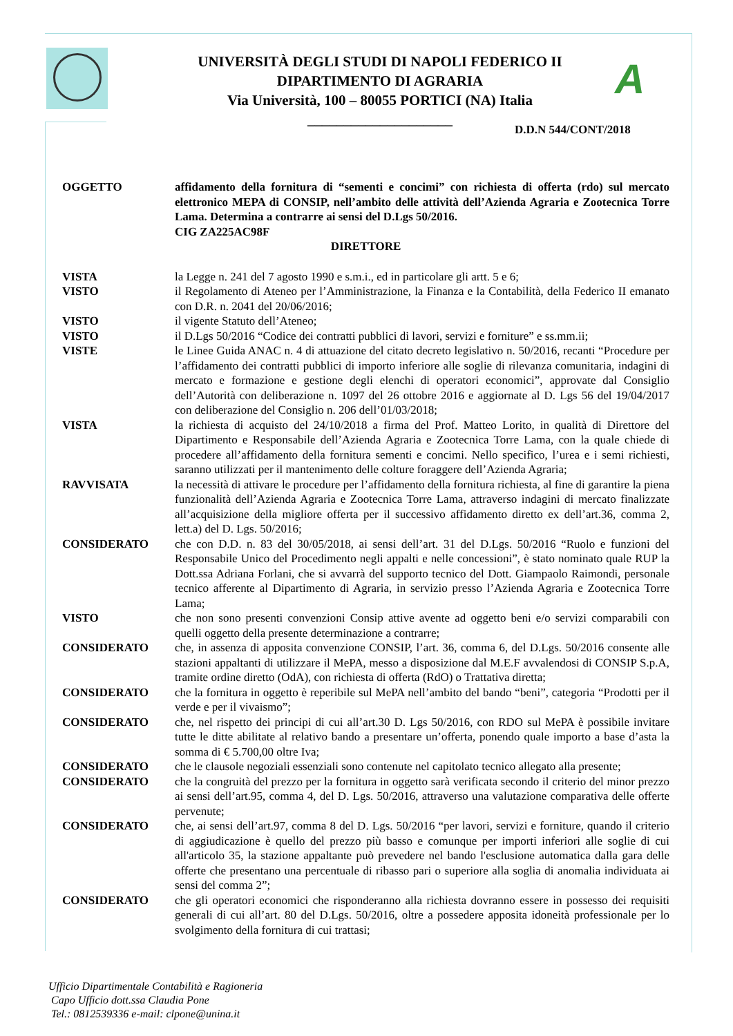UNIVERSITÀ DEGLI STUDI DI NAPOLI FEDERICO II
DIPARTIMENTO DI AGRARIA
Via Università, 100 – 80055 PORTICI (NA) Italia
____________________
A
D.D.N 544/CONT/2018
OGGETTO affidamento della fornitura di “sementi e concimi” con richiesta di offerta (rdo) sul mercato elettronico MEPA di CONSIP, nell’ambito delle attività dell’Azienda Agraria e Zootecnica Torre Lama. Determina a contrarre ai sensi del D.Lgs 50/2016.
CIG ZA225AC98F
DIRETTORE
VISTA la Legge n. 241 del 7 agosto 1990 e s.m.i., ed in particolare gli artt. 5 e 6;
VISTO il Regolamento di Ateneo per l’Amministrazione, la Finanza e la Contabilità, della Federico II emanato con D.R. n. 2041 del 20/06/2016;
VISTO il vigente Statuto dell’Ateneo;
VISTO il D.Lgs 50/2016 “Codice dei contratti pubblici di lavori, servizi e forniture” e ss.mm.ii;
VISTE le Linee Guida ANAC n. 4 di attuazione del citato decreto legislativo n. 50/2016, recanti “Procedure per l’affidamento dei contratti pubblici di importo inferiore alle soglie di rilevanza comunitaria, indagini di mercato e formazione e gestione degli elenchi di operatori economici”, approvate dal Consiglio dell’Autorità con deliberazione n. 1097 del 26 ottobre 2016 e aggiornate al D. Lgs 56 del 19/04/2017 con deliberazione del Consiglio n. 206 dell’01/03/2018;
VISTA la richiesta di acquisto del 24/10/2018 a firma del Prof. Matteo Lorito, in qualità di Direttore del Dipartimento e Responsabile dell’Azienda Agraria e Zootecnica Torre Lama, con la quale chiede di procedere all’affidamento della fornitura sementi e concimi. Nello specifico, l’urea e i semi richiesti, saranno utilizzati per il mantenimento delle colture foraggere dell’Azienda Agraria;
RAVVISATA la necessità di attivare le procedure per l’affidamento della fornitura richiesta, al fine di garantire la piena funzionalità dell’Azienda Agraria e Zootecnica Torre Lama, attraverso indagini di mercato finalizzate all’acquisizione della migliore offerta per il successivo affidamento diretto ex dell’art.36, comma 2, lett.a) del D. Lgs. 50/2016;
CONSIDERATO che con D.D. n. 83 del 30/05/2018, ai sensi dell’art. 31 del D.Lgs. 50/2016 “Ruolo e funzioni del Responsabile Unico del Procedimento negli appalti e nelle concessioni”, è stato nominato quale RUP la Dott.ssa Adriana Forlani, che si avvarrà del supporto tecnico del Dott. Giampaolo Raimondi, personale tecnico afferente al Dipartimento di Agraria, in servizio presso l’Azienda Agraria e Zootecnica Torre Lama;
VISTO che non sono presenti convenzioni Consip attive avente ad oggetto beni e/o servizi comparabili con quelli oggetto della presente determinazione a contrarre;
CONSIDERATO che, in assenza di apposita convenzione CONSIP, l’art. 36, comma 6, del D.Lgs. 50/2016 consente alle stazioni appaltanti di utilizzare il MePA, messo a disposizione dal M.E.F avvalendosi di CONSIP S.p.A, tramite ordine diretto (OdA), con richiesta di offerta (RdO) o Trattativa diretta;
CONSIDERATO che la fornitura in oggetto è reperibile sul MePA nell’ambito del bando “beni”, categoria “Prodotti per il verde e per il vivaismo”;
CONSIDERATO che, nel rispetto dei principi di cui all’art.30 D. Lgs 50/2016, con RDO sul MePA è possibile invitare tutte le ditte abilitate al relativo bando a presentare un’offerta, ponendo quale importo a base d’asta la somma di € 5.700,00 oltre Iva;
CONSIDERATO che le clausole negoziali essenziali sono contenute nel capitolato tecnico allegato alla presente;
CONSIDERATO che la congruità del prezzo per la fornitura in oggetto sarà verificata secondo il criterio del minor prezzo ai sensi dell’art.95, comma 4, del D. Lgs. 50/2016, attraverso una valutazione comparativa delle offerte pervenute;
CONSIDERATO che, ai sensi dell’art.97, comma 8 del D. Lgs. 50/2016 “per lavori, servizi e forniture, quando il criterio di aggiudicazione è quello del prezzo più basso e comunque per importi inferiori alle soglie di cui all'articolo 35, la stazione appaltante può prevedere nel bando l'esclusione automatica dalla gara delle offerte che presentano una percentuale di ribasso pari o superiore alla soglia di anomalia individuata ai sensi del comma 2”;
CONSIDERATO che gli operatori economici che risponderanno alla richiesta dovranno essere in possesso dei requisiti generali di cui all’art. 80 del D.Lgs. 50/2016, oltre a possedere apposita idoneità professionale per lo svolgimento della fornitura di cui trattasi;
Ufficio Dipartimentale Contabilità e Ragioneria
Capo Ufficio dott.ssa Claudia Pone
Tel.: 0812539336 e-mail: clpone@unina.it